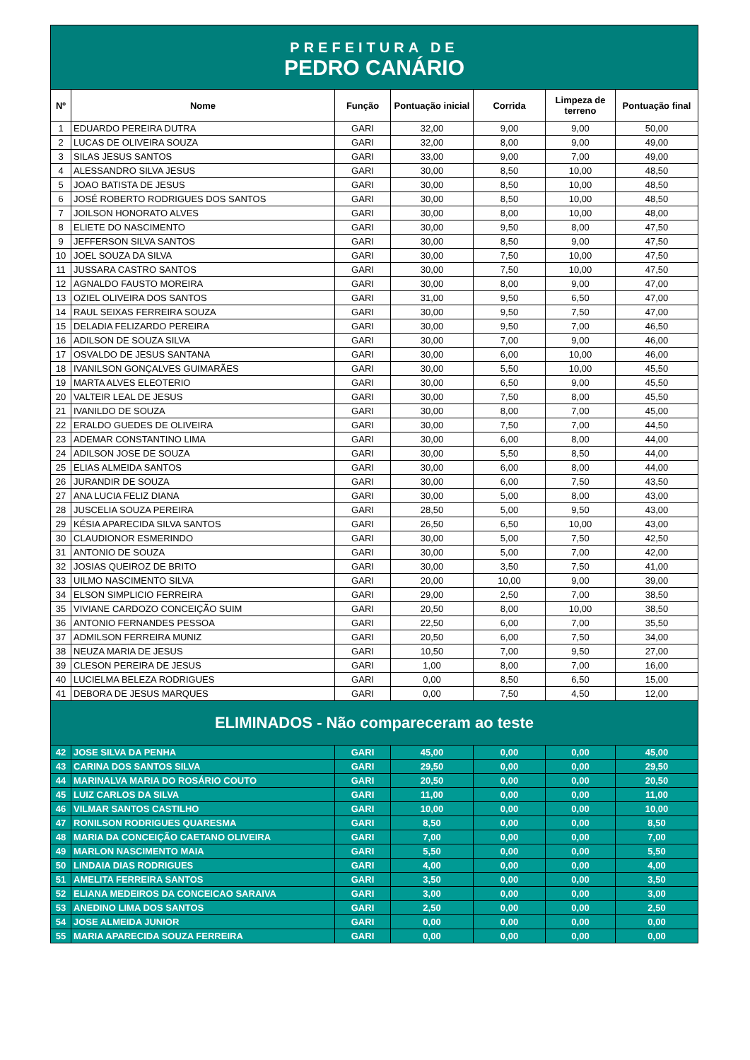PREFEITURA DE
PEDRO CANÁRIO
| Nº | Nome | Função | Pontuação inicial | Corrida | Limpeza de terreno | Pontuação final |
| --- | --- | --- | --- | --- | --- | --- |
| 1 | EDUARDO PEREIRA DUTRA | GARI | 32,00 | 9,00 | 9,00 | 50,00 |
| 2 | LUCAS DE OLIVEIRA SOUZA | GARI | 32,00 | 8,00 | 9,00 | 49,00 |
| 3 | SILAS JESUS SANTOS | GARI | 33,00 | 9,00 | 7,00 | 49,00 |
| 4 | ALESSANDRO SILVA JESUS | GARI | 30,00 | 8,50 | 10,00 | 48,50 |
| 5 | JOAO BATISTA DE JESUS | GARI | 30,00 | 8,50 | 10,00 | 48,50 |
| 6 | JOSÉ ROBERTO RODRIGUES DOS SANTOS | GARI | 30,00 | 8,50 | 10,00 | 48,50 |
| 7 | JOILSON HONORATO ALVES | GARI | 30,00 | 8,00 | 10,00 | 48,00 |
| 8 | ELIETE DO NASCIMENTO | GARI | 30,00 | 9,50 | 8,00 | 47,50 |
| 9 | JEFFERSON SILVA SANTOS | GARI | 30,00 | 8,50 | 9,00 | 47,50 |
| 10 | JOEL SOUZA DA SILVA | GARI | 30,00 | 7,50 | 10,00 | 47,50 |
| 11 | JUSSARA CASTRO SANTOS | GARI | 30,00 | 7,50 | 10,00 | 47,50 |
| 12 | AGNALDO FAUSTO MOREIRA | GARI | 30,00 | 8,00 | 9,00 | 47,00 |
| 13 | OZIEL OLIVEIRA DOS SANTOS | GARI | 31,00 | 9,50 | 6,50 | 47,00 |
| 14 | RAUL SEIXAS FERREIRA SOUZA | GARI | 30,00 | 9,50 | 7,50 | 47,00 |
| 15 | DELADIA FELIZARDO PEREIRA | GARI | 30,00 | 9,50 | 7,00 | 46,50 |
| 16 | ADILSON DE SOUZA SILVA | GARI | 30,00 | 7,00 | 9,00 | 46,00 |
| 17 | OSVALDO DE JESUS SANTANA | GARI | 30,00 | 6,00 | 10,00 | 46,00 |
| 18 | IVANILSON GONÇALVES GUIMARÃES | GARI | 30,00 | 5,50 | 10,00 | 45,50 |
| 19 | MARTA ALVES ELEOTERIO | GARI | 30,00 | 6,50 | 9,00 | 45,50 |
| 20 | VALTEIR LEAL DE JESUS | GARI | 30,00 | 7,50 | 8,00 | 45,50 |
| 21 | IVANILDO DE SOUZA | GARI | 30,00 | 8,00 | 7,00 | 45,00 |
| 22 | ERALDO GUEDES DE OLIVEIRA | GARI | 30,00 | 7,50 | 7,00 | 44,50 |
| 23 | ADEMAR CONSTANTINO LIMA | GARI | 30,00 | 6,00 | 8,00 | 44,00 |
| 24 | ADILSON JOSE DE SOUZA | GARI | 30,00 | 5,50 | 8,50 | 44,00 |
| 25 | ELIAS ALMEIDA SANTOS | GARI | 30,00 | 6,00 | 8,00 | 44,00 |
| 26 | JURANDIR DE SOUZA | GARI | 30,00 | 6,00 | 7,50 | 43,50 |
| 27 | ANA LUCIA FELIZ DIANA | GARI | 30,00 | 5,00 | 8,00 | 43,00 |
| 28 | JUSCELIA SOUZA PEREIRA | GARI | 28,50 | 5,00 | 9,50 | 43,00 |
| 29 | KÉSIA APARECIDA SILVA SANTOS | GARI | 26,50 | 6,50 | 10,00 | 43,00 |
| 30 | CLAUDIONOR ESMERINDO | GARI | 30,00 | 5,00 | 7,50 | 42,50 |
| 31 | ANTONIO DE SOUZA | GARI | 30,00 | 5,00 | 7,00 | 42,00 |
| 32 | JOSIAS QUEIROZ DE BRITO | GARI | 30,00 | 3,50 | 7,50 | 41,00 |
| 33 | UILMO NASCIMENTO SILVA | GARI | 20,00 | 10,00 | 9,00 | 39,00 |
| 34 | ELSON SIMPLICIO FERREIRA | GARI | 29,00 | 2,50 | 7,00 | 38,50 |
| 35 | VIVIANE CARDOZO CONCEIÇÃO SUIM | GARI | 20,50 | 8,00 | 10,00 | 38,50 |
| 36 | ANTONIO FERNANDES PESSOA | GARI | 22,50 | 6,00 | 7,00 | 35,50 |
| 37 | ADMILSON FERREIRA MUNIZ | GARI | 20,50 | 6,00 | 7,50 | 34,00 |
| 38 | NEUZA MARIA DE JESUS | GARI | 10,50 | 7,00 | 9,50 | 27,00 |
| 39 | CLESON PEREIRA DE JESUS | GARI | 1,00 | 8,00 | 7,00 | 16,00 |
| 40 | LUCIELMA BELEZA RODRIGUES | GARI | 0,00 | 8,50 | 6,50 | 15,00 |
| 41 | DEBORA DE JESUS MARQUES | GARI | 0,00 | 7,50 | 4,50 | 12,00 |
| ELIMINADOS - Não compareceram ao teste | | | | | | |
| 42 | JOSE SILVA DA PENHA | GARI | 45,00 | 0,00 | 0,00 | 45,00 |
| 43 | CARINA DOS SANTOS SILVA | GARI | 29,50 | 0,00 | 0,00 | 29,50 |
| 44 | MARINALVA MARIA DO ROSÁRIO COUTO | GARI | 20,50 | 0,00 | 0,00 | 20,50 |
| 45 | LUIZ CARLOS DA SILVA | GARI | 11,00 | 0,00 | 0,00 | 11,00 |
| 46 | VILMAR SANTOS CASTILHO | GARI | 10,00 | 0,00 | 0,00 | 10,00 |
| 47 | RONILSON RODRIGUES QUARESMA | GARI | 8,50 | 0,00 | 0,00 | 8,50 |
| 48 | MARIA DA CONCEIÇÃO CAETANO OLIVEIRA | GARI | 7,00 | 0,00 | 0,00 | 7,00 |
| 49 | MARLON NASCIMENTO MAIA | GARI | 5,50 | 0,00 | 0,00 | 5,50 |
| 50 | LINDAIA DIAS RODRIGUES | GARI | 4,00 | 0,00 | 0,00 | 4,00 |
| 51 | AMELITA FERREIRA SANTOS | GARI | 3,50 | 0,00 | 0,00 | 3,50 |
| 52 | ELIANA MEDEIROS DA CONCEICAO SARAIVA | GARI | 3,00 | 0,00 | 0,00 | 3,00 |
| 53 | ANEDINO LIMA DOS SANTOS | GARI | 2,50 | 0,00 | 0,00 | 2,50 |
| 54 | JOSE ALMEIDA JUNIOR | GARI | 0,00 | 0,00 | 0,00 | 0,00 |
| 55 | MARIA APARECIDA SOUZA FERREIRA | GARI | 0,00 | 0,00 | 0,00 | 0,00 |